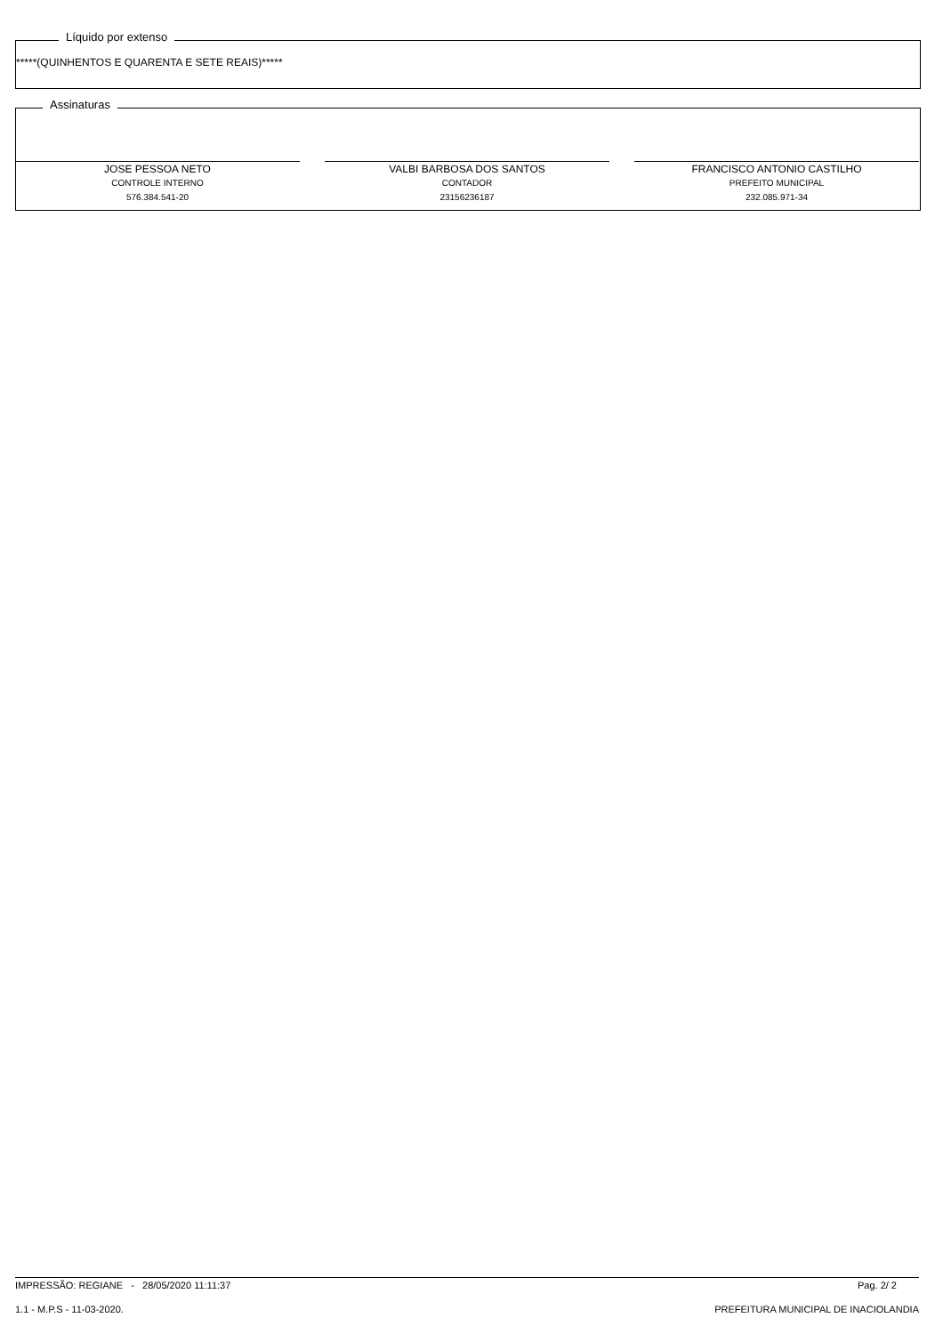Líquido por extenso
*****(QUINHENTOS E QUARENTA E SETE REAIS)*****
Assinaturas
JOSE PESSOA NETO
CONTROLE INTERNO
576.384.541-20
VALBI BARBOSA DOS SANTOS
CONTADOR
23156236187
FRANCISCO ANTONIO CASTILHO
PREFEITO MUNICIPAL
232.085.971-34
IMPRESSÃO: REGIANE - 28/05/2020 11:11:37 Pag. 2/ 2
1.1 - M.P.S - 11-03-2020. PREFEITURA MUNICIPAL DE INACIOLANDIA